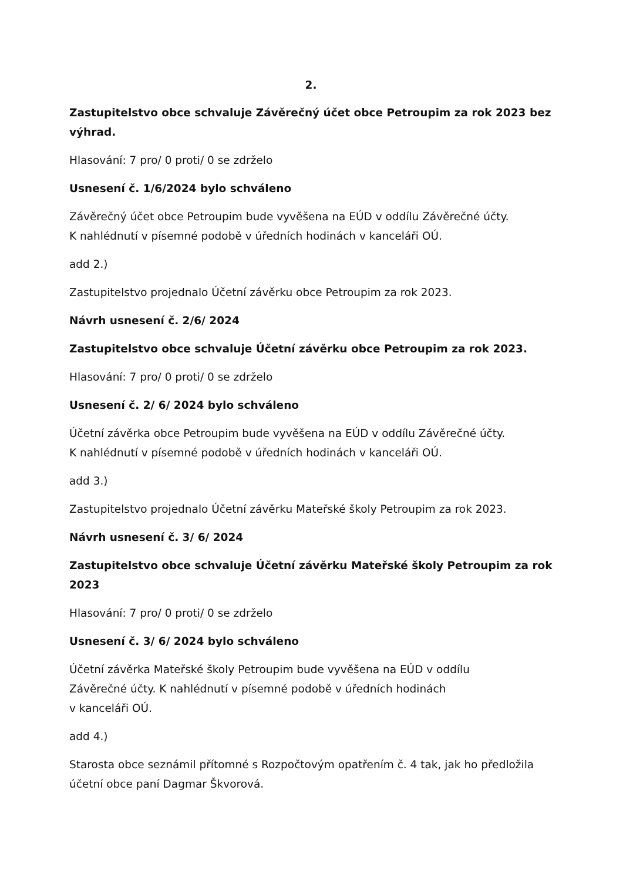2.
Zastupitelstvo obce schvaluje Závěrečný účet obce Petroupim za rok 2023 bez výhrad.
Hlasování: 7 pro/ 0 proti/ 0 se zdrželo
Usnesení č. 1/6/2024 bylo schváleno
Závěrečný účet obce Petroupim bude vyvěšena na EÚD v oddílu Závěrečné účty.
K nahlédnutí v písemné podobě v úředních hodinách v kanceláři OÚ.
add 2.)
Zastupitelstvo projednalo Účetní závěrku obce Petroupim za rok 2023.
Návrh usnesení č. 2/6/ 2024
Zastupitelstvo obce schvaluje Účetní závěrku obce Petroupim za rok 2023.
Hlasování: 7 pro/ 0 proti/ 0 se zdrželo
Usnesení č. 2/ 6/ 2024 bylo schváleno
Účetní závěrka obce Petroupim bude vyvěšena na EÚD v oddílu Závěrečné účty.
K nahlédnutí v písemné podobě v úředních hodinách v kanceláři OÚ.
add 3.)
Zastupitelstvo projednalo Účetní závěrku Mateřské školy Petroupim za rok 2023.
Návrh usnesení č. 3/ 6/ 2024
Zastupitelstvo obce schvaluje Účetní závěrku Mateřské školy Petroupim za rok 2023
Hlasování: 7 pro/ 0 proti/ 0 se zdrželo
Usnesení č. 3/ 6/ 2024 bylo schváleno
Účetní závěrka Mateřské školy Petroupim bude vyvěšena na EÚD v oddílu
Závěrečné účty. K nahlédnutí v písemné podobě v úředních hodinách
v kanceláři OÚ.
add 4.)
Starosta obce seznámil přítomné s Rozpočtovým opatřením č. 4 tak, jak ho předložila účetní obce paní Dagmar Škvorová.